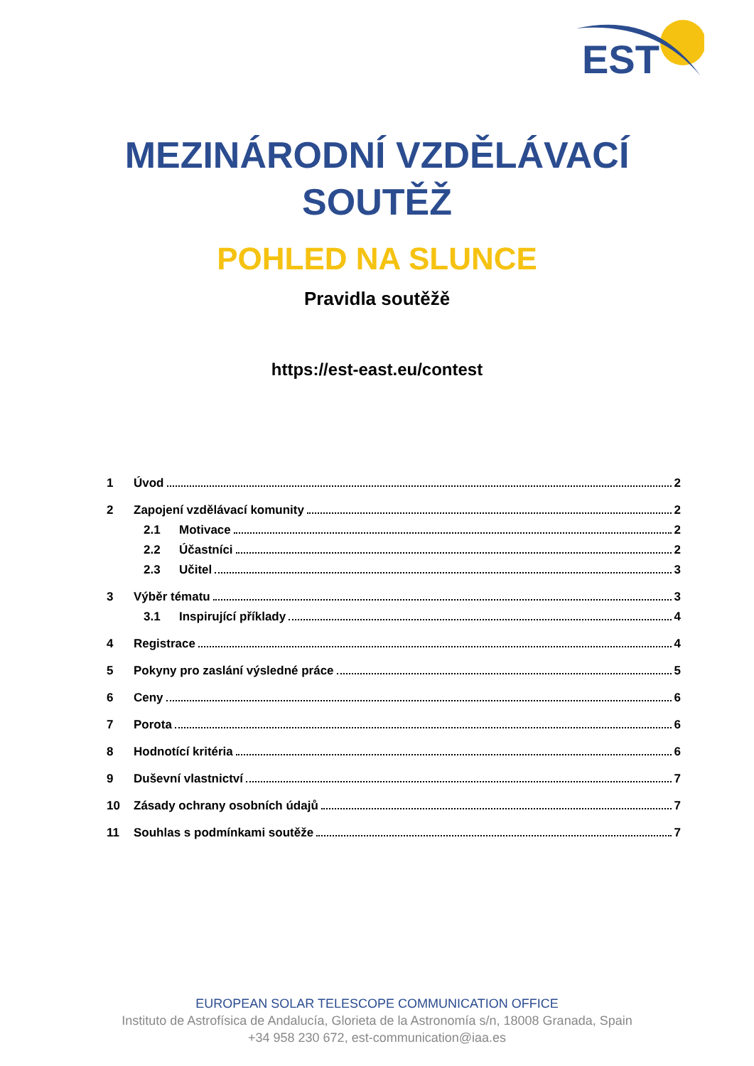EST
MEZINÁRODNÍ VZDĚLÁVACÍ
SOUTĚŽ
POHLED NA SLUNCE
Pravidla soutěžě
https://est-east.eu/contest
1 Úvod 2
2 Zapojení vzdělávací komunity 2
2.1 Motivace 2
2.2 Účastníci 2
2.3 Učitel 3
3 Výběr tématu 3
3.1 Inspirující příklady 4
4 Registrace 4
5 Pokyny pro zaslání výsledné práce 5
6 Ceny 6
7 Porota 6
8 Hodnotící kritéria 6
9 Duševní vlastnictví 7
10 Zásady ochrany osobních údajů 7
11 Souhlas s podmínkami soutěže 7
EUROPEAN SOLAR TELESCOPE COMMUNICATION OFFICE
Instituto de Astrofísica de Andalucía, Glorieta de la Astronomía s/n, 18008 Granada, Spain
+34 958 230 672, est-communication@iaa.es